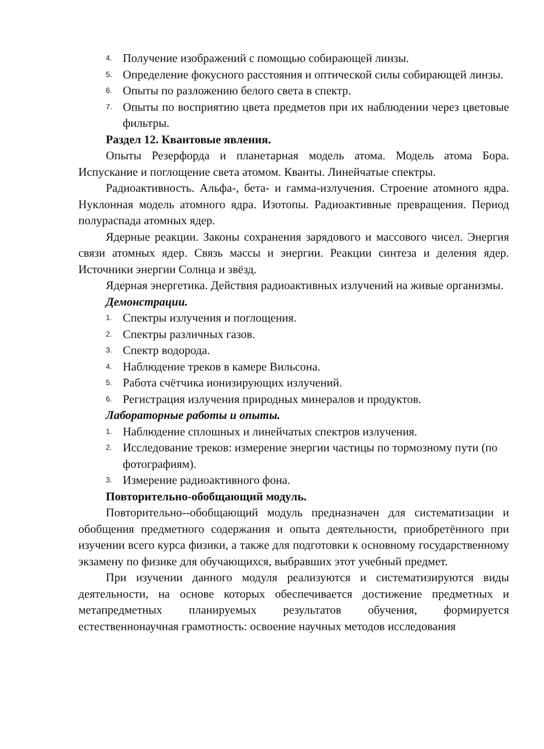4. Получение изображений с помощью собирающей линзы.
5. Определение фокусного расстояния и оптической силы собирающей линзы.
6. Опыты по разложению белого света в спектр.
7. Опыты по восприятию цвета предметов при их наблюдении через цветовые фильтры.
Раздел 12. Квантовые явления.
Опыты Резерфорда и планетарная модель атома. Модель атома Бора. Испускание и поглощение света атомом. Кванты. Линейчатые спектры.
Радиоактивность. Альфа-, бета- и гамма-излучения. Строение атомного ядра. Нуклонная модель атомного ядра. Изотопы. Радиоактивные превращения. Период полураспада атомных ядер.
Ядерные реакции. Законы сохранения зарядового и массового чисел. Энергия связи атомных ядер. Связь массы и энергии. Реакции синтеза и деления ядер. Источники энергии Солнца и звёзд.
Ядерная энергетика. Действия радиоактивных излучений на живые организмы.
Демонстрации.
1. Спектры излучения и поглощения.
2. Спектры различных газов.
3. Спектр водорода.
4. Наблюдение треков в камере Вильсона.
5. Работа счётчика ионизирующих излучений.
6. Регистрация излучения природных минералов и продуктов.
Лабораторные работы и опыты.
1. Наблюдение сплошных и линейчатых спектров излучения.
2. Исследование треков: измерение энергии частицы по тормозному пути (по фотографиям).
3. Измерение радиоактивного фона.
Повторительно-обобщающий модуль.
Повторительно--обобщающий модуль предназначен для систематизации и обобщения предметного содержания и опыта деятельности, приобретённого при изучении всего курса физики, а также для подготовки к основному государственному экзамену по физике для обучающихся, выбравших этот учебный предмет.
При изучении данного модуля реализуются и систематизируются виды деятельности, на основе которых обеспечивается достижение предметных и метапредметных планируемых результатов обучения, формируется естественнонаучная грамотность: освоение научных методов исследования